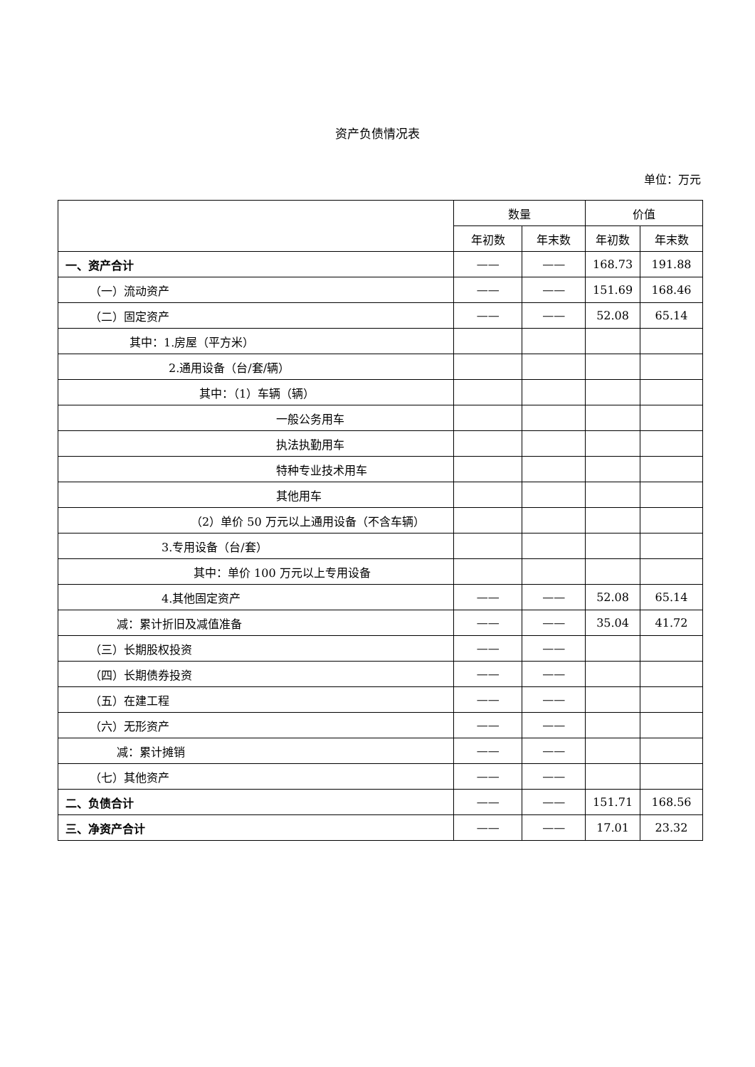资产负债情况表
单位：万元
| | 数量 | | 价值 | |
| --- | --- | --- | --- | --- |
| | 年初数 | 年末数 | 年初数 | 年末数 |
| 一、资产合计 | —— | —— | 168.73 | 191.88 |
| （一）流动资产 | —— | —— | 151.69 | 168.46 |
| （二）固定资产 | —— | —— | 52.08 | 65.14 |
| 其中：1.房屋（平方米） | | | | |
| 2.通用设备（台/套/辆） | | | | |
| 其中：（1）车辆（辆） | | | | |
| 一般公务用车 | | | | |
| 执法执勤用车 | | | | |
| 特种专业技术用车 | | | | |
| 其他用车 | | | | |
| （2）单价 50 万元以上通用设备（不含车辆） | | | | |
| 3.专用设备（台/套） | | | | |
| 其中：单价 100 万元以上专用设备 | | | | |
| 4.其他固定资产 | —— | —— | 52.08 | 65.14 |
| 减：累计折旧及减值准备 | —— | —— | 35.04 | 41.72 |
| （三）长期股权投资 | —— | —— | | |
| （四）长期债券投资 | —— | —— | | |
| （五）在建工程 | —— | —— | | |
| （六）无形资产 | —— | —— | | |
| 减：累计摊销 | —— | —— | | |
| （七）其他资产 | —— | —— | | |
| 二、负债合计 | —— | —— | 151.71 | 168.56 |
| 三、净资产合计 | —— | —— | 17.01 | 23.32 |